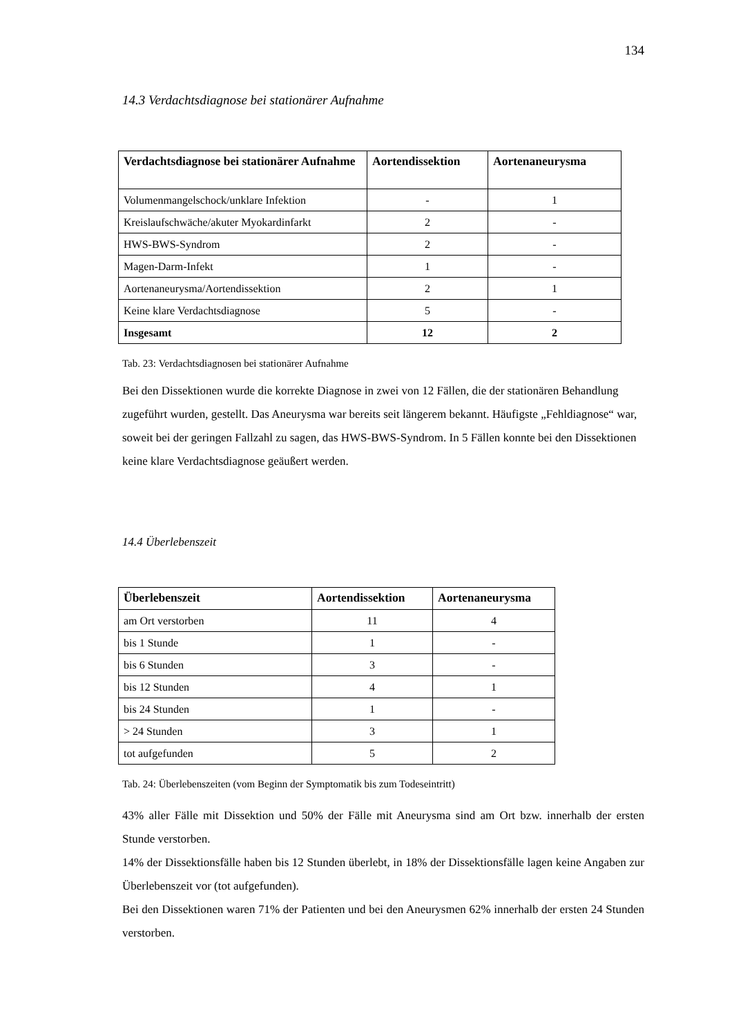134
14.3 Verdachtsdiagnose bei stationärer Aufnahme
| Verdachtsdiagnose bei stationärer Aufnahme | Aortendissektion | Aortenaneurysma |
| --- | --- | --- |
| Volumenmangelschock/unklare Infektion | - | 1 |
| Kreislaufschwäche/akuter Myokardinfarkt | 2 | - |
| HWS-BWS-Syndrom | 2 | - |
| Magen-Darm-Infekt | 1 | - |
| Aortenaneurysma/Aortendissektion | 2 | 1 |
| Keine klare Verdachtsdiagnose | 5 | - |
| Insgesamt | 12 | 2 |
Tab. 23: Verdachtsdiagnosen bei stationärer Aufnahme
Bei den Dissektionen wurde die korrekte Diagnose in zwei von 12 Fällen, die der stationären Behandlung zugeführt wurden, gestellt. Das Aneurysma war bereits seit längerem bekannt. Häufigste „Fehldiagnose“ war, soweit bei der geringen Fallzahl zu sagen, das HWS-BWS-Syndrom. In 5 Fällen konnte bei den Dissektionen keine klare Verdachtsdiagnose geäußert werden.
14.4 Überlebenszeit
| Überlebenszeit | Aortendissektion | Aortenaneurysma |
| --- | --- | --- |
| am Ort verstorben | 11 | 4 |
| bis 1 Stunde | 1 | - |
| bis 6 Stunden | 3 | - |
| bis 12 Stunden | 4 | 1 |
| bis 24 Stunden | 1 | - |
| > 24 Stunden | 3 | 1 |
| tot aufgefunden | 5 | 2 |
Tab. 24: Überlebenszeiten (vom Beginn der Symptomatik bis zum Todeseintritt)
43% aller Fälle mit Dissektion und 50% der Fälle mit Aneurysma sind am Ort bzw. innerhalb der ersten Stunde verstorben.
14% der Dissektionsfälle haben bis 12 Stunden überlebt, in 18% der Dissektionsfälle lagen keine Angaben zur Überlebenszeit vor (tot aufgefunden).
Bei den Dissektionen waren 71% der Patienten und bei den Aneurysmen 62% innerhalb der ersten 24 Stunden verstorben.